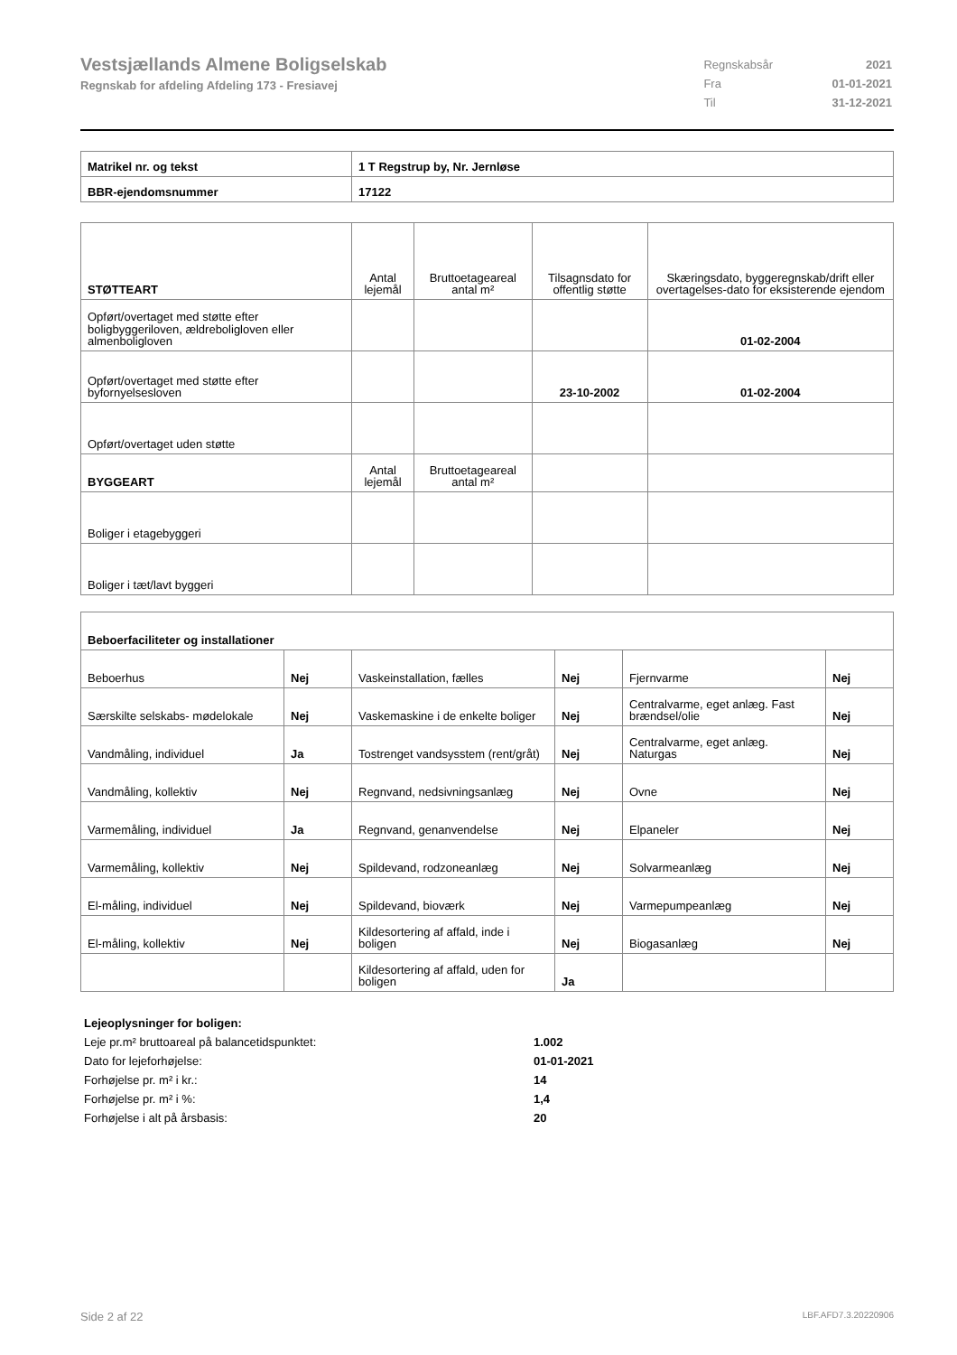Vestsjællands Almene Boligselskab
Regnskab for afdeling Afdeling 173 - Fresiavej
| Regnskabsår | 2021 |
| Fra | 01-01-2021 |
| Til | 31-12-2021 |
| Matrikel nr. og tekst | 1 T Regstrup by, Nr. Jernløse |
| BBR-ejendomsnummer | 17122 |
| STØTTEART | Antal lejemål | Bruttoetageareal antal m² | Tilsagnsdato for offentlig støtte | Skæringsdato, byggeregnskab/drift eller overtagelses-dato for eksisterende ejendom |
| Opført/overtaget med støtte efter boligbyggeriloven, ældreboligloven eller almenboligloven | | | | 01-02-2004 |
| Opført/overtaget med støtte efter byfornyelsesloven | | | 23-10-2002 | 01-02-2004 |
| Opført/overtaget uden støtte | | | | |
| BYGGEART | Antal lejemål | Bruttoetageareal antal m² | | |
| Boliger i etagebyggeri | | | | |
| Boliger i tæt/lavt byggeri | | | | |
| Beboerfaciliteter og installationer | | | | | |
| Beboerhus | Nej | Vaskeinstallation, fælles | Nej | Fjernvarme | Nej |
| Særskilte selskabs- mødelokale | Nej | Vaskemaskine i de enkelte boliger | Nej | Centralvarme, eget anlæg. Fast brændsel/olie | Nej |
| Vandmåling, individuel | Ja | Tostrenget vandsysstem (rent/gråt) | Nej | Centralvarme, eget anlæg. Naturgas | Nej |
| Vandmåling, kollektiv | Nej | Regnvand, nedsivningsanlæg | Nej | Ovne | Nej |
| Varmemåling, individuel | Ja | Regnvand, genanvendelse | Nej | Elpaneler | Nej |
| Varmemåling, kollektiv | Nej | Spildevand, rodzoneanlæg | Nej | Solvarmeanlæg | Nej |
| El-måling, individuel | Nej | Spildevand, bioværk | Nej | Varmepumpeanlæg | Nej |
| El-måling, kollektiv | Nej | Kildesortering af affald, inde i boligen | Nej | Biogasanlæg | Nej |
| | | Kildesortering af affald, uden for boligen | Ja | | |
| Lejeoplysninger for boligen: | |
| Leje pr.m² bruttoareal på balancetidspunktet: | 1.002 |
| Dato for lejeforhøjelse: | 01-01-2021 |
| Forhøjelse pr. m² i kr.: | 14 |
| Forhøjelse pr. m² i %: | 1,4 |
| Forhøjelse i alt på årsbasis: | 20 |
Side 2 af 22 LBF.AFD7.3.20220906